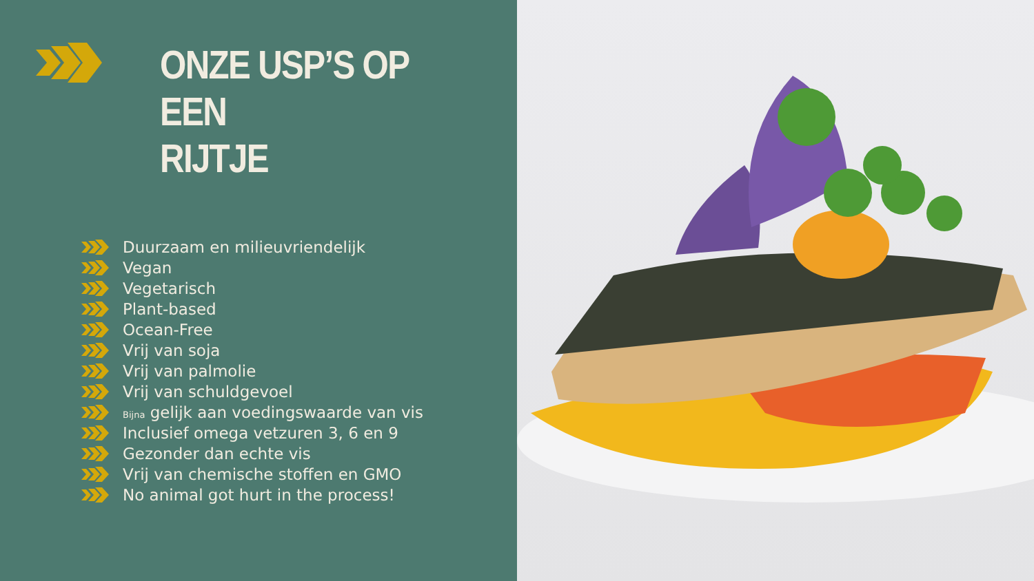ONZE USP’S OP EEN
RIJTJE
Duurzaam en milieuvriendelijk
Vegan
Vegetarisch
Plant-based
Ocean-Free
Vrij van soja
Vrij van palmolie
Vrij van schuldgevoel
Bijna gelijk aan voedingswaarde van vis
Inclusief omega vetzuren 3, 6 en 9
Gezonder dan echte vis
Vrij van chemische stoffen en GMO
No animal got hurt in the process!